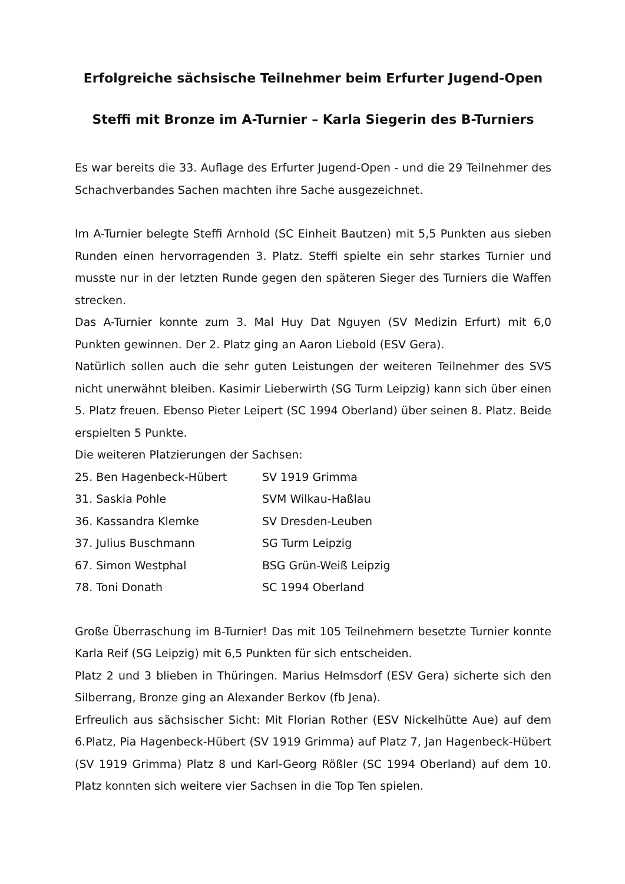Erfolgreiche sächsische Teilnehmer beim Erfurter Jugend-Open
Steffi mit Bronze im A-Turnier – Karla Siegerin des B-Turniers
Es war bereits die 33. Auflage des Erfurter Jugend-Open - und die 29 Teilnehmer des Schachverbandes Sachen machten ihre Sache ausgezeichnet.
Im A-Turnier belegte Steffi Arnhold (SC Einheit Bautzen) mit 5,5 Punkten aus sieben Runden einen hervorragenden 3. Platz. Steffi spielte ein sehr starkes Turnier und musste nur in der letzten Runde gegen den späteren Sieger des Turniers die Waffen strecken.
Das A-Turnier konnte zum 3. Mal Huy Dat Nguyen (SV Medizin Erfurt) mit 6,0 Punkten gewinnen. Der 2. Platz ging an Aaron Liebold (ESV Gera).
Natürlich sollen auch die sehr guten Leistungen der weiteren Teilnehmer des SVS nicht unerwähnt bleiben. Kasimir Lieberwirth (SG Turm Leipzig) kann sich über einen 5. Platz freuen. Ebenso Pieter Leipert (SC 1994 Oberland) über seinen 8. Platz. Beide erspielten 5 Punkte.
Die weiteren Platzierungen der Sachsen:
| 25. Ben Hagenbeck-Hübert | SV 1919 Grimma |
| 31. Saskia Pohle | SVM Wilkau-Haßlau |
| 36. Kassandra Klemke | SV Dresden-Leuben |
| 37. Julius Buschmann | SG Turm Leipzig |
| 67. Simon Westphal | BSG Grün-Weiß Leipzig |
| 78. Toni Donath | SC 1994 Oberland |
Große Überraschung im B-Turnier! Das mit 105 Teilnehmern besetzte Turnier konnte Karla Reif (SG Leipzig) mit 6,5 Punkten für sich entscheiden.
Platz 2 und 3 blieben in Thüringen. Marius Helmsdorf (ESV Gera) sicherte sich den Silberrang, Bronze ging an Alexander Berkov (fb Jena).
Erfreulich aus sächsischer Sicht: Mit Florian Rother (ESV Nickelhütte Aue) auf dem 6.Platz, Pia Hagenbeck-Hübert (SV 1919 Grimma) auf Platz 7, Jan Hagenbeck-Hübert (SV 1919 Grimma) Platz 8 und Karl-Georg Rößler (SC 1994 Oberland) auf dem 10. Platz konnten sich weitere vier Sachsen in die Top Ten spielen.